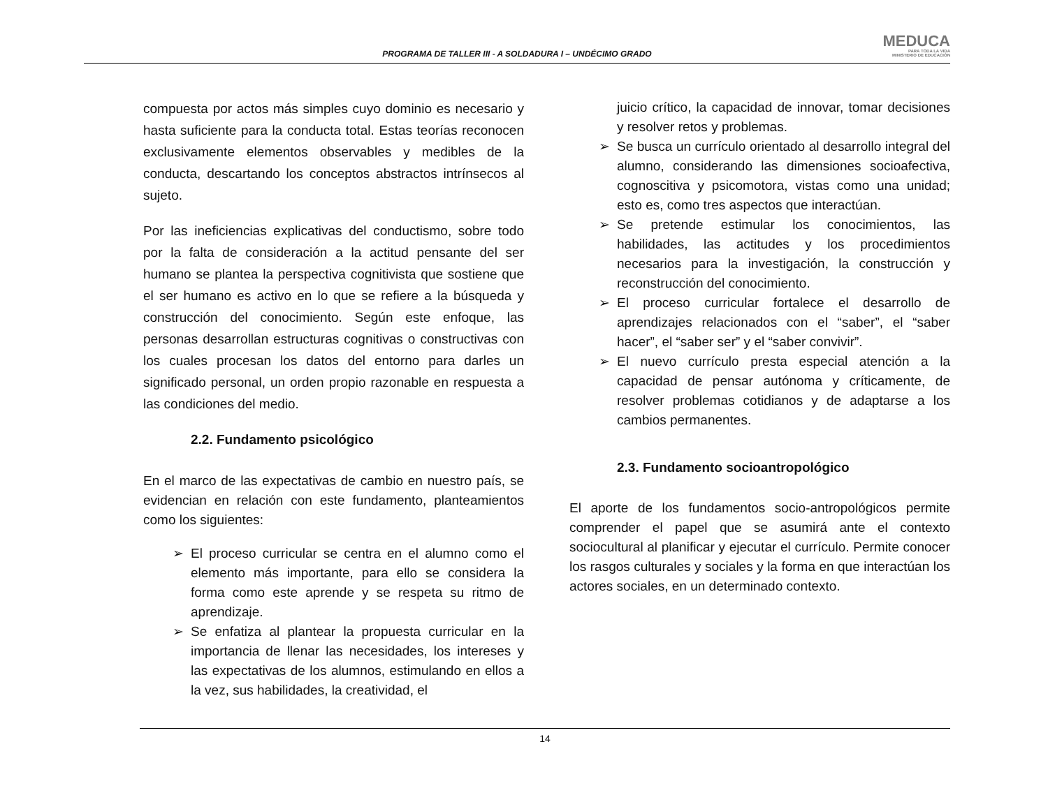PROGRAMA DE TALLER III - A SOLDADURA I – UNDÉCIMO GRADO
MEDUCA
PARA TODA LA VIDA
MINISTERIO DE EDUCACIÓN
compuesta por actos más simples cuyo dominio es necesario y hasta suficiente para la conducta total. Estas teorías reconocen exclusivamente elementos observables y medibles de la conducta, descartando los conceptos abstractos intrínsecos al sujeto.
Por las ineficiencias explicativas del conductismo, sobre todo por la falta de consideración a la actitud pensante del ser humano se plantea la perspectiva cognitivista que sostiene que el ser humano es activo en lo que se refiere a la búsqueda y construcción del conocimiento. Según este enfoque, las personas desarrollan estructuras cognitivas o constructivas con los cuales procesan los datos del entorno para darles un significado personal, un orden propio razonable en respuesta a las condiciones del medio.
2.2. Fundamento psicológico
En el marco de las expectativas de cambio en nuestro país, se evidencian en relación con este fundamento, planteamientos como los siguientes:
➢ El proceso curricular se centra en el alumno como el elemento más importante, para ello se considera la forma como este aprende y se respeta su ritmo de aprendizaje.
➢ Se enfatiza al plantear la propuesta curricular en la importancia de llenar las necesidades, los intereses y las expectativas de los alumnos, estimulando en ellos a la vez, sus habilidades, la creatividad, el
juicio crítico, la capacidad de innovar, tomar decisiones y resolver retos y problemas.
➢ Se busca un currículo orientado al desarrollo integral del alumno, considerando las dimensiones socioafectiva, cognoscitiva y psicomotora, vistas como una unidad; esto es, como tres aspectos que interactúan.
➢ Se pretende estimular los conocimientos, las habilidades, las actitudes y los procedimientos necesarios para la investigación, la construcción y reconstrucción del conocimiento.
➢ El proceso curricular fortalece el desarrollo de aprendizajes relacionados con el “saber”, el “saber hacer”, el “saber ser” y el “saber convivir”.
➢ El nuevo currículo presta especial atención a la capacidad de pensar autónoma y críticamente, de resolver problemas cotidianos y de adaptarse a los cambios permanentes.
2.3. Fundamento socioantropológico
El aporte de los fundamentos socio-antropológicos permite comprender el papel que se asumirá ante el contexto sociocultural al planificar y ejecutar el currículo. Permite conocer los rasgos culturales y sociales y la forma en que interactúan los actores sociales, en un determinado contexto.
14